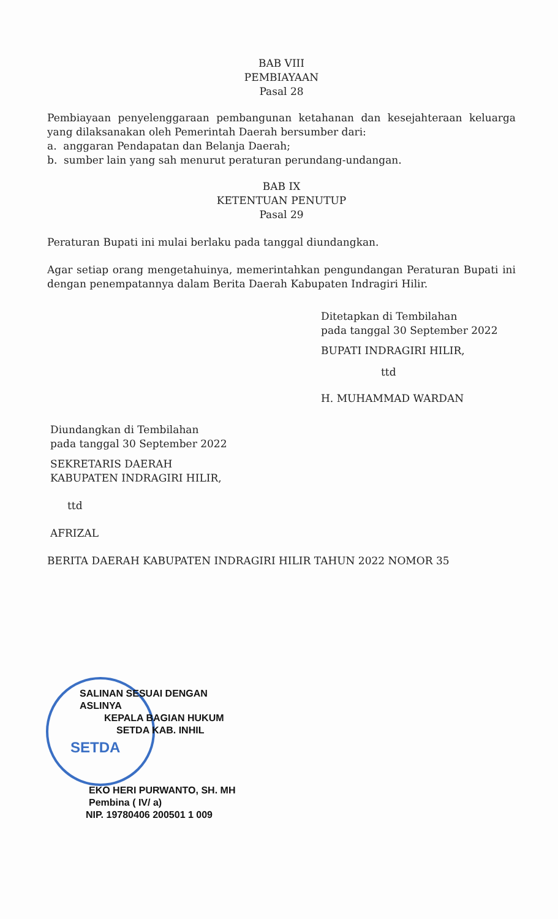BAB VIII
PEMBIAYAAN
Pasal 28
Pembiayaan penyelenggaraan pembangunan ketahanan dan kesejahteraan keluarga yang dilaksanakan oleh Pemerintah Daerah bersumber dari:
a. anggaran Pendapatan dan Belanja Daerah;
b. sumber lain yang sah menurut peraturan perundang-undangan.
BAB IX
KETENTUAN PENUTUP
Pasal 29
Peraturan Bupati ini mulai berlaku pada tanggal diundangkan.
Agar setiap orang mengetahuinya, memerintahkan pengundangan Peraturan Bupati ini dengan penempatannya dalam Berita Daerah Kabupaten Indragiri Hilir.
Ditetapkan di Tembilahan
pada tanggal 30 September 2022
BUPATI INDRAGIRI HILIR,
ttd
H. MUHAMMAD WARDAN
Diundangkan di Tembilahan
pada tanggal 30 September 2022
SEKRETARIS DAERAH
KABUPATEN INDRAGIRI HILIR,
ttd
AFRIZAL
BERITA DAERAH KABUPATEN INDRAGIRI HILIR TAHUN 2022 NOMOR 35
SALINAN SESUAI DENGAN ASLINYA
KEPALA BAGIAN HUKUM
SETDA KAB. INHIL
SETDA
EKO HERI PURWANTO, SH. MH
Pembina ( IV/ a)
NIP. 19780406 200501 1 009